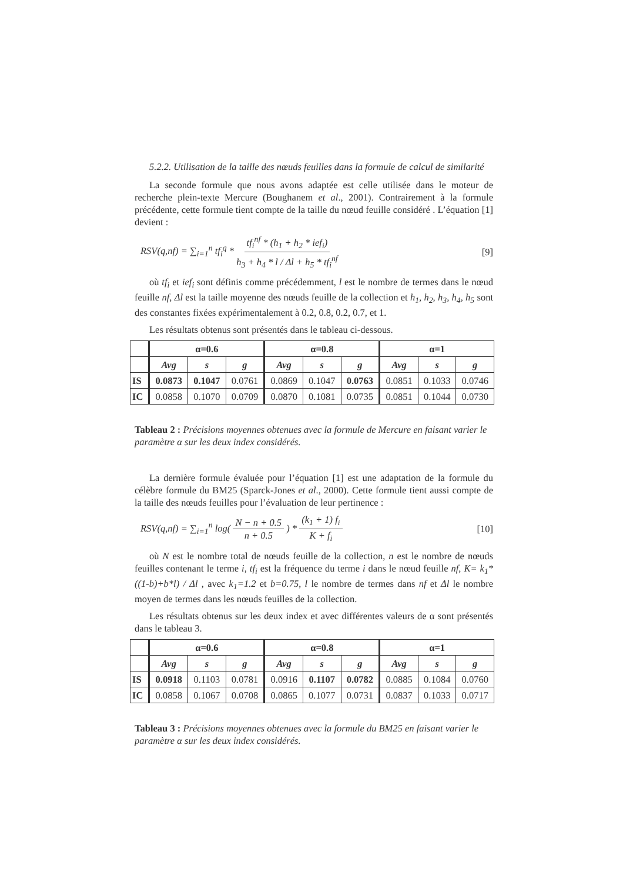5.2.2. Utilisation de la taille des nœuds feuilles dans la formule de calcul de similarité
La seconde formule que nous avons adaptée est celle utilisée dans le moteur de recherche plein-texte Mercure (Boughanem et al., 2001). Contrairement à la formule précédente, cette formule tient compte de la taille du nœud feuille considéré . L’équation [1] devient :
RSV(q,nf) = ∑<sub>i=1</sub><sup>n</sup> tf<sub>i</sub><sup>q</sup> * tf<sub>i</sub><sup>nf</sup> * (h<sub>1</sub> + h<sub>2</sub> * ief<sub>i</sub>) h<sub>3</sub> + h<sub>4</sub> * l / Δl + h<sub>5</sub> * tf<sub>i</sub><sup>nf</sup> [9]
où tf<sub>i</sub> et ief<sub>i</sub> sont définis comme précédemment, l est le nombre de termes dans le nœud feuille nf, Δl est la taille moyenne des nœuds feuille de la collection et h<sub>1</sub>, h<sub>2</sub>, h<sub>3</sub>, h<sub>4</sub>, h<sub>5</sub> sont des constantes fixées expérimentalement à 0.2, 0.8, 0.2, 0.7, et 1.
Les résultats obtenus sont présentés dans le tableau ci-dessous.
| | α=0.6 | | | α=0.8 | | | α=1 | | |
| --- | --- | --- | --- | --- | --- | --- | --- | --- | --- |
| | Avg | s | g | Avg | s | g | Avg | s | g |
| IS | 0.0873 | 0.1047 | 0.0761 | 0.0869 | 0.1047 | 0.0763 | 0.0851 | 0.1033 | 0.0746 |
| IC | 0.0858 | 0.1070 | 0.0709 | 0.0870 | 0.1081 | 0.0735 | 0.0851 | 0.1044 | 0.0730 |
Tableau 2 : Précisions moyennes obtenues avec la formule de Mercure en faisant varier le paramètre α sur les deux index considérés.
La dernière formule évaluée pour l’équation [1] est une adaptation de la formule du célèbre formule du BM25 (Sparck-Jones et al., 2000). Cette formule tient aussi compte de la taille des nœuds feuilles pour l’évaluation de leur pertinence :
RSV(q,nf) = ∑<sub>i=1</sub><sup>n</sup> log( N − n + 0.5 n + 0.5 ) * (k<sub>1</sub> + 1) f<sub>i</sub> K + f<sub>i</sub> [10]
où N est le nombre total de nœuds feuille de la collection, n est le nombre de nœuds feuilles contenant le terme i, tf<sub>i</sub> est la fréquence du terme i dans le nœud feuille nf, K= k<sub>1</sub>*((1-b)+b*l) / Δl , avec k<sub>1</sub>=1.2 et b=0.75, l le nombre de termes dans nf et Δl le nombre moyen de termes dans les nœuds feuilles de la collection.
Les résultats obtenus sur les deux index et avec différentes valeurs de α sont présentés dans le tableau 3.
| | α=0.6 | | | α=0.8 | | | α=1 | | |
| --- | --- | --- | --- | --- | --- | --- | --- | --- | --- |
| | Avg | s | g | Avg | s | g | Avg | s | g |
| IS | 0.0918 | 0.1103 | 0.0781 | 0.0916 | 0.1107 | 0.0782 | 0.0885 | 0.1084 | 0.0760 |
| IC | 0.0858 | 0.1067 | 0.0708 | 0.0865 | 0.1077 | 0.0731 | 0.0837 | 0.1033 | 0.0717 |
Tableau 3 : Précisions moyennes obtenues avec la formule du BM25 en faisant varier le paramètre α sur les deux index considérés.